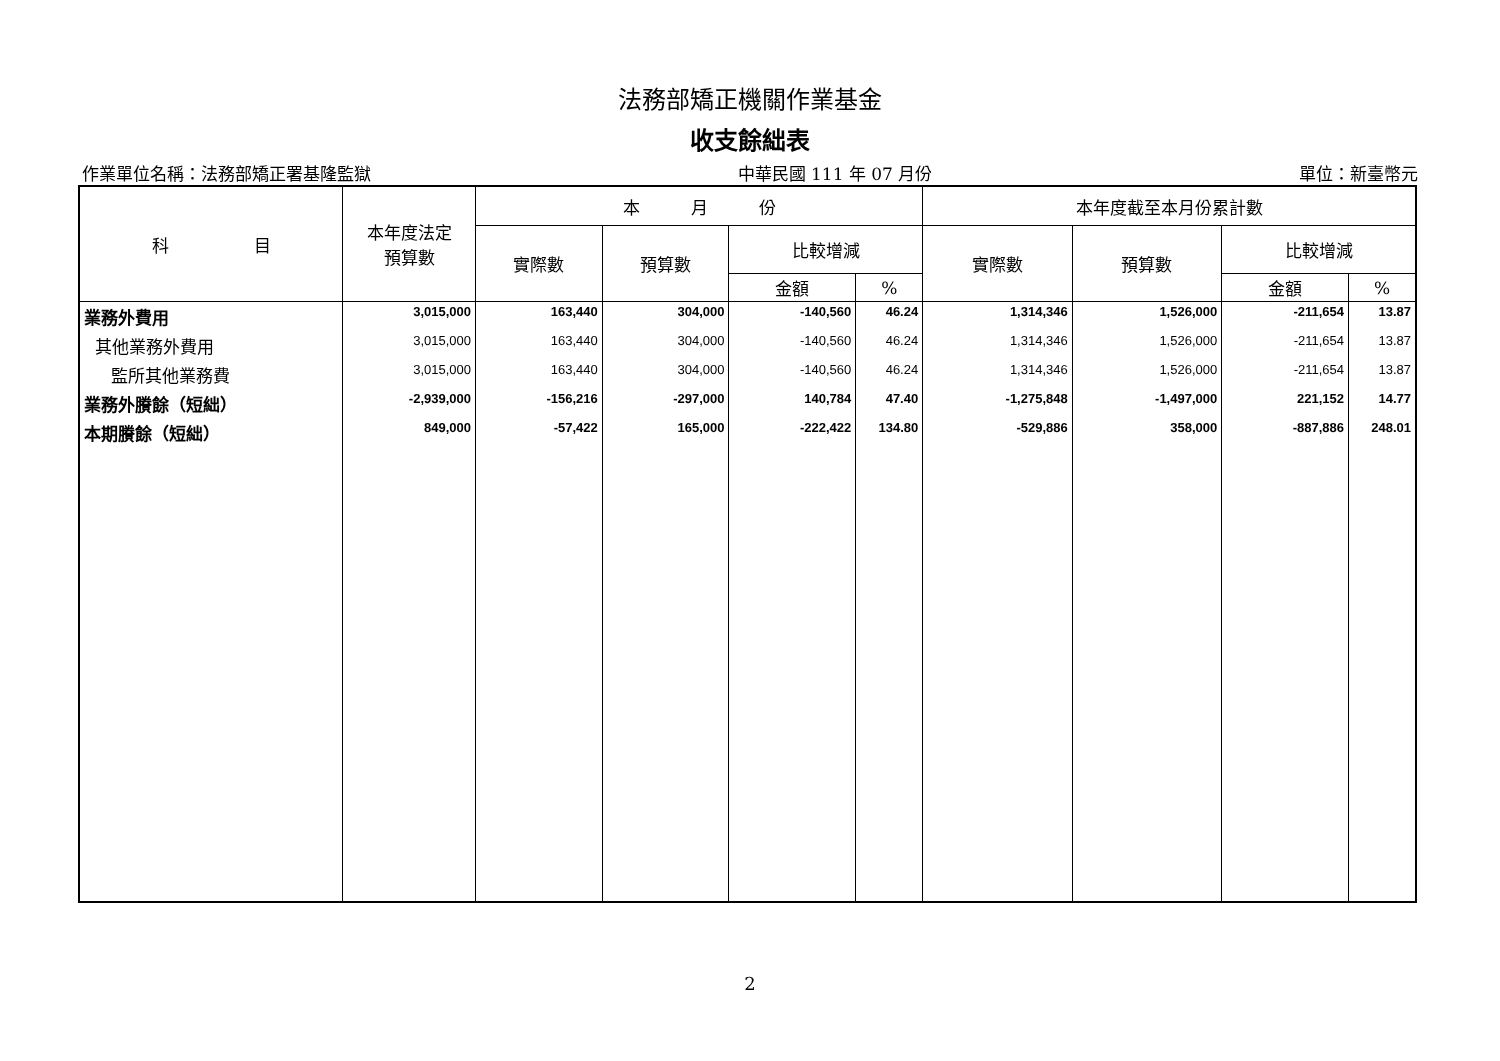法務部矯正機關作業基金
收支餘絀表
作業單位名稱：法務部矯正署基隆監獄 中華民國 111 年 07 月份 單位：新臺幣元
| 科 目 | 本年度法定 預算數 | 本 月 份 | | | | 本年度截至本月份累計數 | | | |
| --- | --- | --- | --- | --- | --- | --- | --- | --- | --- |
| | | 實際數 | 預算數 | 比較增減 | | 實際數 | 預算數 | 比較增減 | |
| | | | | 金額 | % | | | 金額 | % |
| 業務外費用 | 3,015,000 | 163,440 | 304,000 | -140,560 | 46.24 | 1,314,346 | 1,526,000 | -211,654 | 13.87 |
| 其他業務外費用 | 3,015,000 | 163,440 | 304,000 | -140,560 | 46.24 | 1,314,346 | 1,526,000 | -211,654 | 13.87 |
| 監所其他業務費 | 3,015,000 | 163,440 | 304,000 | -140,560 | 46.24 | 1,314,346 | 1,526,000 | -211,654 | 13.87 |
| 業務外賸餘（短絀） | -2,939,000 | -156,216 | -297,000 | 140,784 | 47.40 | -1,275,848 | -1,497,000 | 221,152 | 14.77 |
| 本期賸餘（短絀） | 849,000 | -57,422 | 165,000 | -222,422 | 134.80 | -529,886 | 358,000 | -887,886 | 248.01 |
2